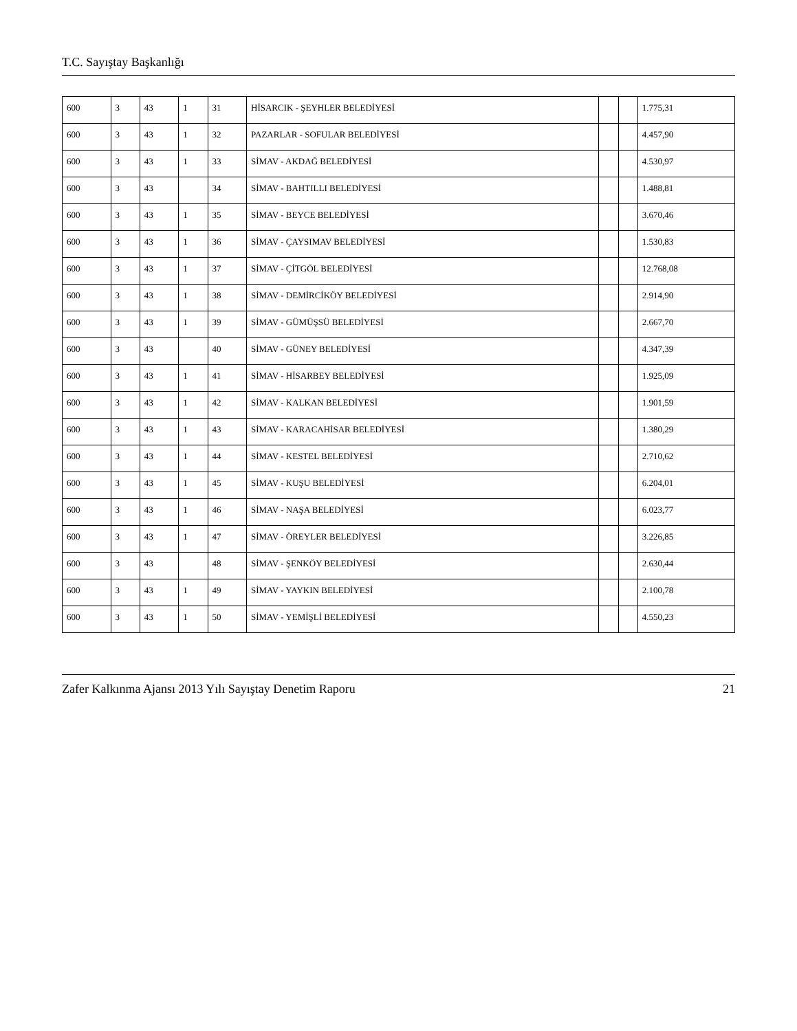T.C. Sayıştay Başkanlığı
| 600 | 3 | 43 | 1 | 31 | HİSARCIK - ŞEYHLER BELEDİYESİ | | | 1.775,31 |
| 600 | 3 | 43 | 1 | 32 | PAZARLAR - SOFULAR BELEDİYESİ | | | 4.457,90 |
| 600 | 3 | 43 | 1 | 33 | SİMAV - AKDAĞ BELEDİYESİ | | | 4.530,97 |
| 600 | 3 | 43 | | 34 | SİMAV - BAHTILLI BELEDİYESİ | | | 1.488,81 |
| 600 | 3 | 43 | 1 | 35 | SİMAV - BEYCE BELEDİYESİ | | | 3.670,46 |
| 600 | 3 | 43 | 1 | 36 | SİMAV - ÇAYSIMAV BELEDİYESİ | | | 1.530,83 |
| 600 | 3 | 43 | 1 | 37 | SİMAV - ÇİTGÖL BELEDİYESİ | | | 12.768,08 |
| 600 | 3 | 43 | 1 | 38 | SİMAV - DEMİRCİKÖY BELEDİYESİ | | | 2.914,90 |
| 600 | 3 | 43 | 1 | 39 | SİMAV - GÜMÜŞSÜ BELEDİYESİ | | | 2.667,70 |
| 600 | 3 | 43 | | 40 | SİMAV - GÜNEY BELEDİYESİ | | | 4.347,39 |
| 600 | 3 | 43 | 1 | 41 | SİMAV - HİSARBEY BELEDİYESİ | | | 1.925,09 |
| 600 | 3 | 43 | 1 | 42 | SİMAV - KALKAN BELEDİYESİ | | | 1.901,59 |
| 600 | 3 | 43 | 1 | 43 | SİMAV - KARACAHİSAR BELEDİYESİ | | | 1.380,29 |
| 600 | 3 | 43 | 1 | 44 | SİMAV - KESTEL BELEDİYESİ | | | 2.710,62 |
| 600 | 3 | 43 | 1 | 45 | SİMAV - KUŞU BELEDİYESİ | | | 6.204,01 |
| 600 | 3 | 43 | 1 | 46 | SİMAV - NAŞA BELEDİYESİ | | | 6.023,77 |
| 600 | 3 | 43 | 1 | 47 | SİMAV - ÖREYLER BELEDİYESİ | | | 3.226,85 |
| 600 | 3 | 43 | | 48 | SİMAV - ŞENKÖY BELEDİYESİ | | | 2.630,44 |
| 600 | 3 | 43 | 1 | 49 | SİMAV - YAYKIN BELEDİYESİ | | | 2.100,78 |
| 600 | 3 | 43 | 1 | 50 | SİMAV - YEMİŞLİ BELEDİYESİ | | | 4.550,23 |
Zafer Kalkınma Ajansı 2013 Yılı Sayıştay Denetim Raporu 21